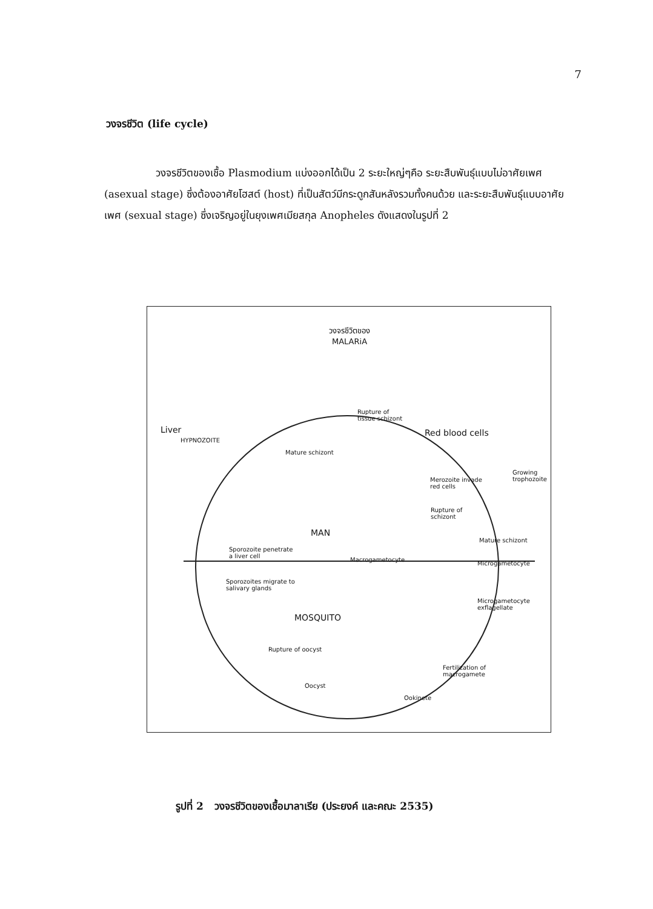7
วงจรชีวิต (life cycle)
วงจรชีวิตของเชื้อ Plasmodium แบ่งออกได้เป็น 2 ระยะใหญ่ๆคือ ระยะสืบพันธุ์แบบไม่อาศัยเพศ (asexual stage) ซึ่งต้องอาศัยโฮสต์ (host) ที่เป็นสัตว์มีกระดูกสันหลังรวมทั้งคนด้วย และระยะสืบพันธุ์แบบอาศัยเพศ (sexual stage) ซึ่งเจริญอยู่ในยุงเพศเมียสกุล Anopheles ดังแสดงในรูปที่ 2
วงจรชีวิตของ
MALARiA
Liver
HYPNOZOITE
Rupture of
tissue schizont
Red blood cells
Mature schizont
Merozoite invade
red cells
Growing
trophozoite
Rupture of
schizont
MAN
Mature schizont
Sporozoite penetrate
a liver cell
Macrogametocyte
Microgametocyte
Sporozoites migrate to
salivary glands
MOSQUITO
Microgametocyte
exflagellate
Rupture of oocyst
Fertilization of
macrogamete
Oocyst
Ookinete
รูปที่ 2 วงจรชีวิตของเชื้อมาลาเรีย (ประยงค์ และคณะ 2535)